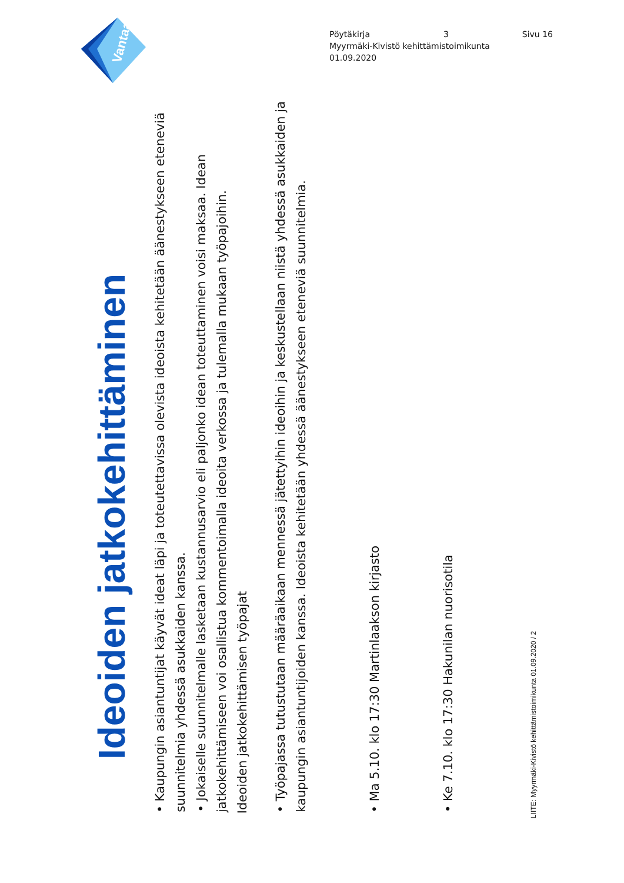Vantaa
Pöytäkirja 3 Sivu 16
Myyrmäki-Kivistö kehittämistoimikunta
01.09.2020
Ideoiden jatkokehittäminen
• Kaupungin asiantuntijat käyvät ideat läpi ja toteutettavissa olevista ideoista kehitetään äänestykseen eteneviä suunnitelmia yhdessä asukkaiden kanssa.
• Jokaiselle suunnitelmalle lasketaan kustannusarvio eli paljonko idean toteuttaminen voisi maksaa. Idean jatkokehittämiseen voi osallistua kommentoimalla ideoita verkossa ja tulemalla mukaan työpajoihin.
Ideoiden jatkokehittämisen työpajat
• Työpajassa tutustutaan määräaikaan mennessä jätettyihin ideoihin ja keskustellaan niistä yhdessä asukkaiden ja kaupungin asiantuntijoiden kanssa. Ideoista kehitetään yhdessä äänestykseen eteneviä suunnitelmia.
• Ma 5.10. klo 17:30 Martinlaakson kirjasto
• Ke 7.10. klo 17:30 Hakunilan nuorisotila
LIITE: Myyrmäki-Kivistö kehittämistoimikunta 01.09.2020 / 2